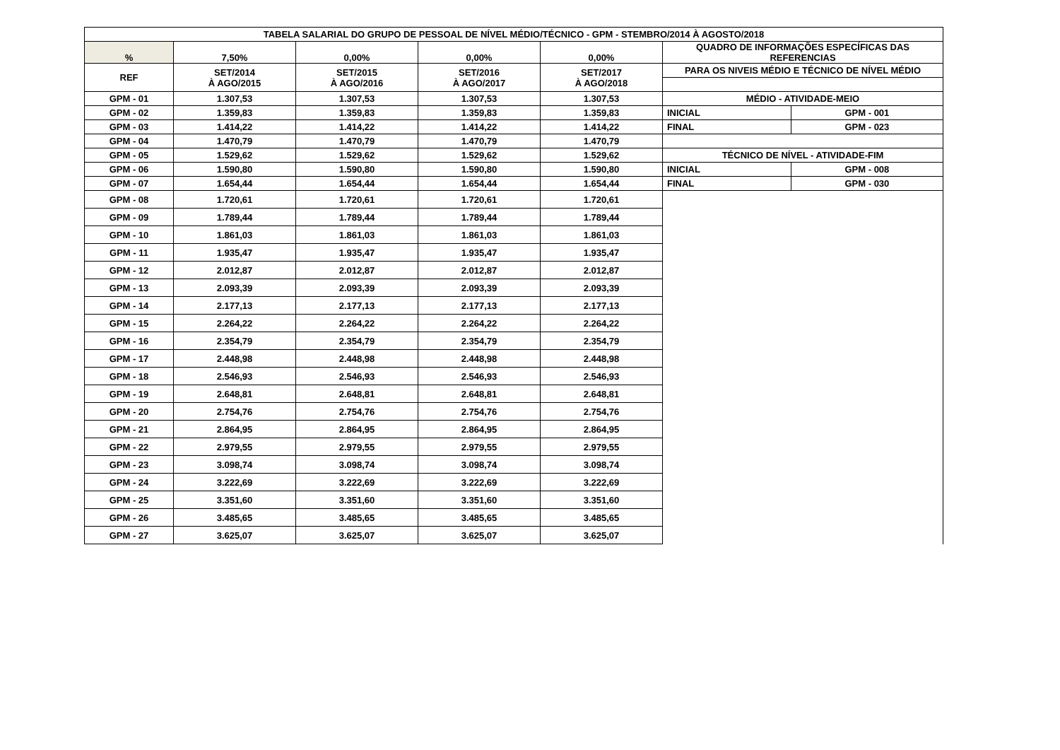| TABELA SALARIAL DO GRUPO DE PESSOAL DE NÍVEL MÉDIO/TÉCNICO - GPM - STEMBRO/2014 À AGOSTO/2018 | | | | | | |
| --- | --- | --- | --- | --- | --- | --- |
| % | 7,50% | 0,00% | 0,00% | 0,00% | QUADRO DE INFORMAÇÕES ESPECÍFICAS DAS REFERENCIAS | |
| REF | SET/2014 À AGO/2015 | SET/2015 À AGO/2016 | SET/2016 À AGO/2017 | SET/2017 À AGO/2018 | PARA OS NIVEIS MÉDIO E TÉCNICO DE NÍVEL MÉDIO | |
| GPM - 01 | 1.307,53 | 1.307,53 | 1.307,53 | 1.307,53 | MÉDIO - ATIVIDADE-MEIO | |
| GPM - 02 | 1.359,83 | 1.359,83 | 1.359,83 | 1.359,83 | INICIAL | GPM - 001 |
| GPM - 03 | 1.414,22 | 1.414,22 | 1.414,22 | 1.414,22 | FINAL | GPM - 023 |
| GPM - 04 | 1.470,79 | 1.470,79 | 1.470,79 | 1.470,79 | | |
| GPM - 05 | 1.529,62 | 1.529,62 | 1.529,62 | 1.529,62 | TÉCNICO DE NÍVEL - ATIVIDADE-FIM | |
| GPM - 06 | 1.590,80 | 1.590,80 | 1.590,80 | 1.590,80 | INICIAL | GPM - 008 |
| GPM - 07 | 1.654,44 | 1.654,44 | 1.654,44 | 1.654,44 | FINAL | GPM - 030 |
| GPM - 08 | 1.720,61 | 1.720,61 | 1.720,61 | 1.720,61 | | |
| GPM - 09 | 1.789,44 | 1.789,44 | 1.789,44 | 1.789,44 | | |
| GPM - 10 | 1.861,03 | 1.861,03 | 1.861,03 | 1.861,03 | | |
| GPM - 11 | 1.935,47 | 1.935,47 | 1.935,47 | 1.935,47 | | |
| GPM - 12 | 2.012,87 | 2.012,87 | 2.012,87 | 2.012,87 | | |
| GPM - 13 | 2.093,39 | 2.093,39 | 2.093,39 | 2.093,39 | | |
| GPM - 14 | 2.177,13 | 2.177,13 | 2.177,13 | 2.177,13 | | |
| GPM - 15 | 2.264,22 | 2.264,22 | 2.264,22 | 2.264,22 | | |
| GPM - 16 | 2.354,79 | 2.354,79 | 2.354,79 | 2.354,79 | | |
| GPM - 17 | 2.448,98 | 2.448,98 | 2.448,98 | 2.448,98 | | |
| GPM - 18 | 2.546,93 | 2.546,93 | 2.546,93 | 2.546,93 | | |
| GPM - 19 | 2.648,81 | 2.648,81 | 2.648,81 | 2.648,81 | | |
| GPM - 20 | 2.754,76 | 2.754,76 | 2.754,76 | 2.754,76 | | |
| GPM - 21 | 2.864,95 | 2.864,95 | 2.864,95 | 2.864,95 | | |
| GPM - 22 | 2.979,55 | 2.979,55 | 2.979,55 | 2.979,55 | | |
| GPM - 23 | 3.098,74 | 3.098,74 | 3.098,74 | 3.098,74 | | |
| GPM - 24 | 3.222,69 | 3.222,69 | 3.222,69 | 3.222,69 | | |
| GPM - 25 | 3.351,60 | 3.351,60 | 3.351,60 | 3.351,60 | | |
| GPM - 26 | 3.485,65 | 3.485,65 | 3.485,65 | 3.485,65 | | |
| GPM - 27 | 3.625,07 | 3.625,07 | 3.625,07 | 3.625,07 | | |